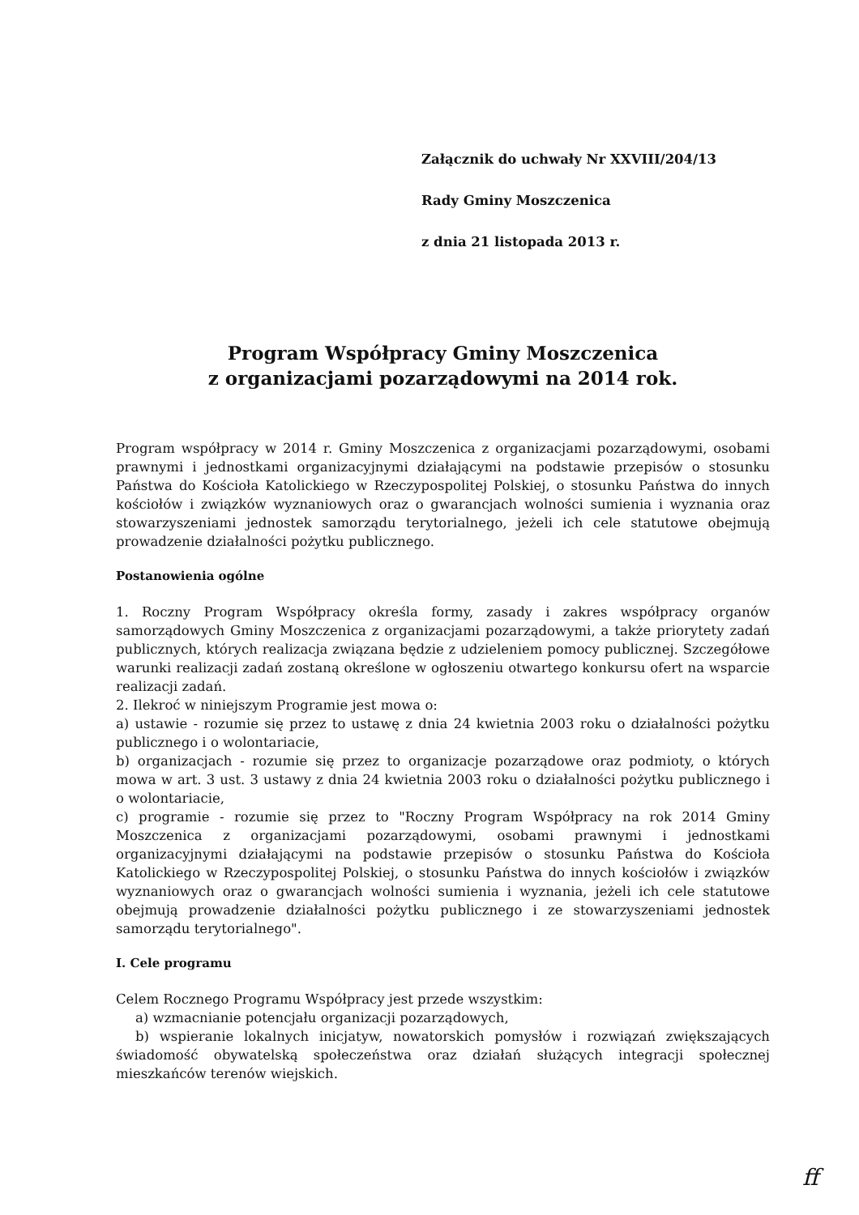Załącznik do uchwały Nr XXVIII/204/13
Rady Gminy Moszczenica
z dnia 21 listopada 2013 r.
Program Współpracy Gminy Moszczenica
z organizacjami pozarządowymi na 2014 rok.
Program współpracy w 2014 r. Gminy Moszczenica z organizacjami pozarządowymi, osobami prawnymi i jednostkami organizacyjnymi działającymi na podstawie przepisów o stosunku Państwa do Kościoła Katolickiego w Rzeczypospolitej Polskiej, o stosunku Państwa do innych kościołów i związków wyznaniowych oraz o gwarancjach wolności sumienia i wyznania oraz stowarzyszeniami jednostek samorządu terytorialnego, jeżeli ich cele statutowe obejmują prowadzenie działalności pożytku publicznego.
Postanowienia ogólne
1. Roczny Program Współpracy określa formy, zasady i zakres współpracy organów samorządowych Gminy Moszczenica z organizacjami pozarządowymi, a także priorytety zadań publicznych, których realizacja związana będzie z udzieleniem pomocy publicznej. Szczegółowe warunki realizacji zadań zostaną określone w ogłoszeniu otwartego konkursu ofert na wsparcie realizacji zadań.
2. Ilekroć w niniejszym Programie jest mowa o:
a) ustawie - rozumie się przez to ustawę z dnia 24 kwietnia 2003 roku o działalności pożytku publicznego i o wolontariacie,
b) organizacjach - rozumie się przez to organizacje pozarządowe oraz podmioty, o których mowa w art. 3 ust. 3 ustawy z dnia 24 kwietnia 2003 roku o działalności pożytku publicznego i o wolontariacie,
c) programie - rozumie się przez to "Roczny Program Współpracy na rok 2014 Gminy Moszczenica z organizacjami pozarządowymi, osobami prawnymi i jednostkami organizacyjnymi działającymi na podstawie przepisów o stosunku Państwa do Kościoła Katolickiego w Rzeczypospolitej Polskiej, o stosunku Państwa do innych kościołów i związków wyznaniowych oraz o gwarancjach wolności sumienia i wyznania, jeżeli ich cele statutowe obejmują prowadzenie działalności pożytku publicznego i ze stowarzyszeniami jednostek samorządu terytorialnego".
I. Cele programu
Celem Rocznego Programu Współpracy jest przede wszystkim:
a) wzmacnianie potencjału organizacji pozarządowych,
b) wspieranie lokalnych inicjatyw, nowatorskich pomysłów i rozwiązań zwiększających świadomość obywatelską społeczeństwa oraz działań służących integracji społecznej mieszkańców terenów wiejskich.
ff